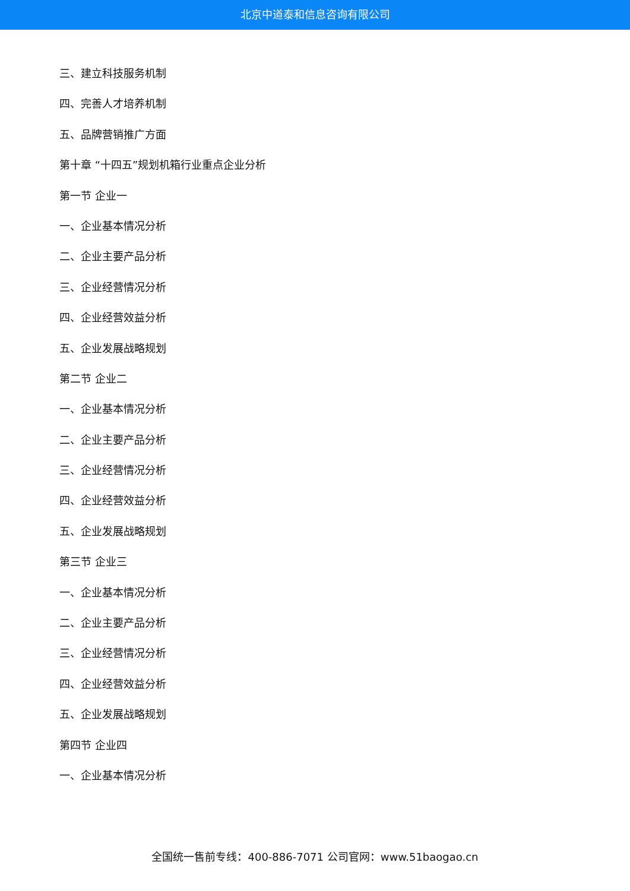北京中道泰和信息咨询有限公司
三、建立科技服务机制
四、完善人才培养机制
五、品牌营销推广方面
第十章 “十四五”规划机箱行业重点企业分析
第一节 企业一
一、企业基本情况分析
二、企业主要产品分析
三、企业经营情况分析
四、企业经营效益分析
五、企业发展战略规划
第二节 企业二
一、企业基本情况分析
二、企业主要产品分析
三、企业经营情况分析
四、企业经营效益分析
五、企业发展战略规划
第三节 企业三
一、企业基本情况分析
二、企业主要产品分析
三、企业经营情况分析
四、企业经营效益分析
五、企业发展战略规划
第四节 企业四
一、企业基本情况分析
全国统一售前专线：400-886-7071 公司官网：www.51baogao.cn